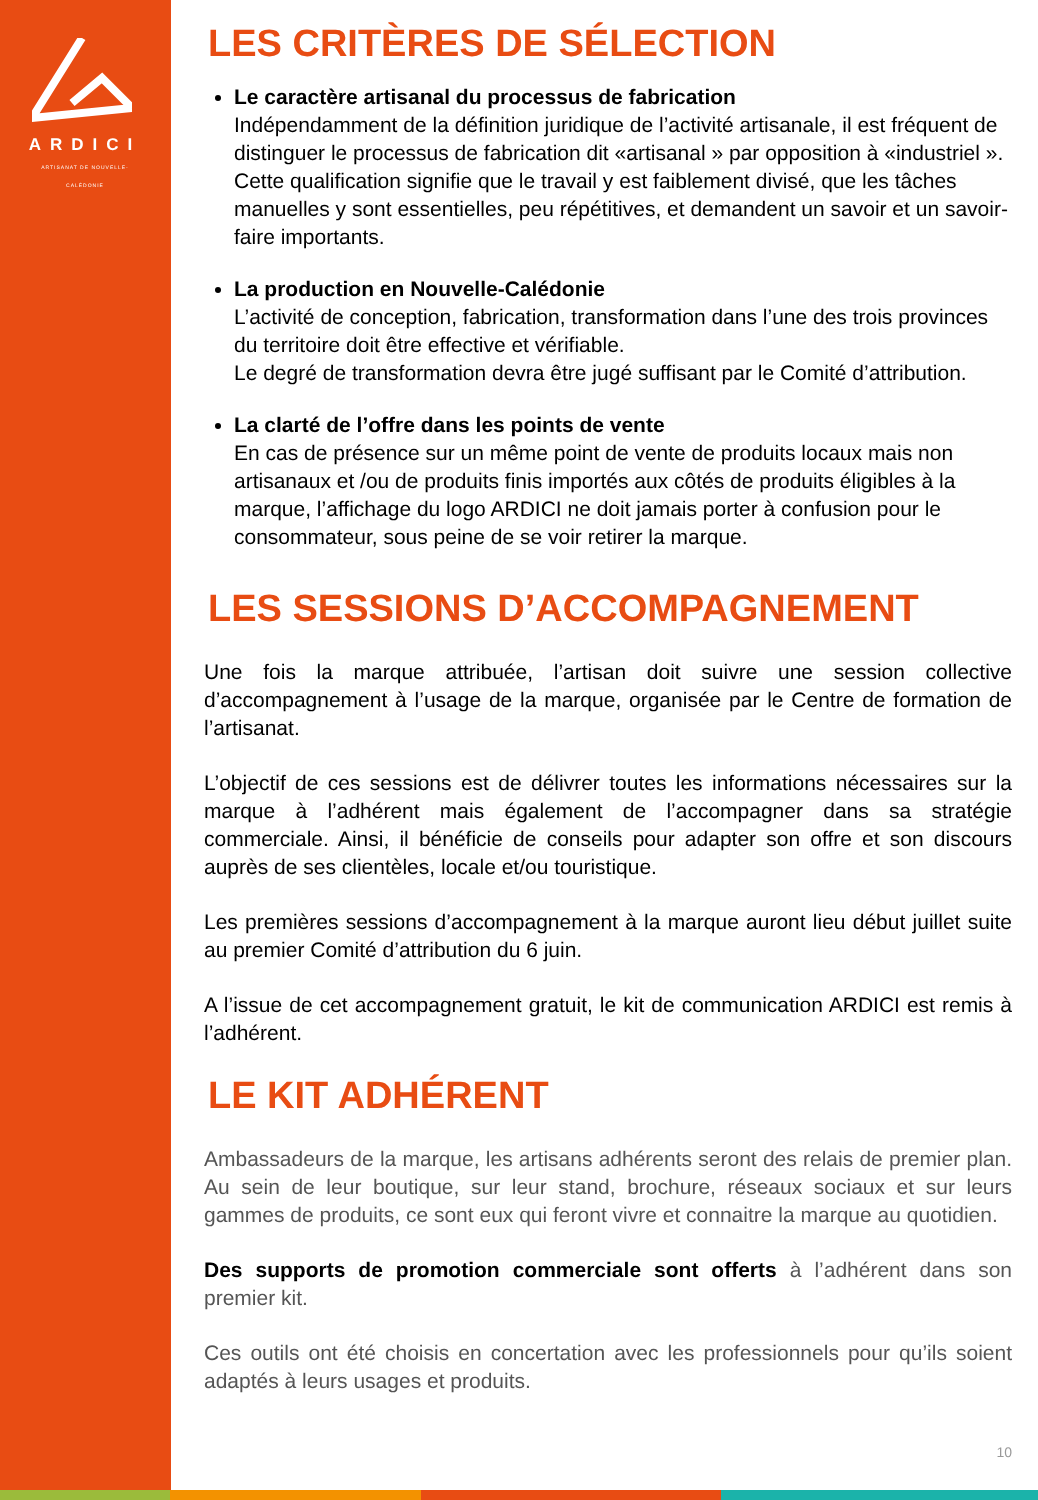ARDICI
ARTISANAT DE NOUVELLE-CALÉDONIE
LES CRITÈRES DE SÉLECTION
Le caractère artisanal du processus de fabrication
Indépendamment de la définition juridique de l’activité artisanale, il est fréquent de distinguer le processus de fabrication dit «artisanal » par opposition à «industriel ». Cette qualification signifie que le travail y est faiblement divisé, que les tâches manuelles y sont essentielles, peu répétitives, et demandent un savoir et un savoir-faire importants.
La production en Nouvelle-Calédonie
L’activité de conception, fabrication, transformation dans l’une des trois provinces du territoire doit être effective et vérifiable.
Le degré de transformation devra être jugé suffisant par le Comité d’attribution.
La clarté de l’offre dans les points de vente
En cas de présence sur un même point de vente de produits locaux mais non artisanaux et /ou de produits finis importés aux côtés de produits éligibles à la marque, l’affichage du logo ARDICI ne doit jamais porter à confusion pour le consommateur, sous peine de se voir retirer la marque.
LES SESSIONS D’ACCOMPAGNEMENT
Une fois la marque attribuée, l’artisan doit suivre une session collective d’accompagnement à l’usage de la marque, organisée par le Centre de formation de l’artisanat.
L’objectif de ces sessions est de délivrer toutes les informations nécessaires sur la marque à l’adhérent mais également de l’accompagner dans sa stratégie commerciale. Ainsi, il bénéficie de conseils pour adapter son offre et son discours auprès de ses clientèles, locale et/ou touristique.
Les premières sessions d’accompagnement à la marque auront lieu début juillet suite au premier Comité d’attribution du 6 juin.
A l’issue de cet accompagnement gratuit, le kit de communication ARDICI est remis à l’adhérent.
LE KIT ADHÉRENT
Ambassadeurs de la marque, les artisans adhérents seront des relais de premier plan. Au sein de leur boutique, sur leur stand, brochure, réseaux sociaux et sur leurs gammes de produits, ce sont eux qui feront vivre et connaitre la marque au quotidien.
Des supports de promotion commerciale sont offerts à l’adhérent dans son premier kit.
Ces outils ont été choisis en concertation avec les professionnels pour qu’ils soient adaptés à leurs usages et produits.
10